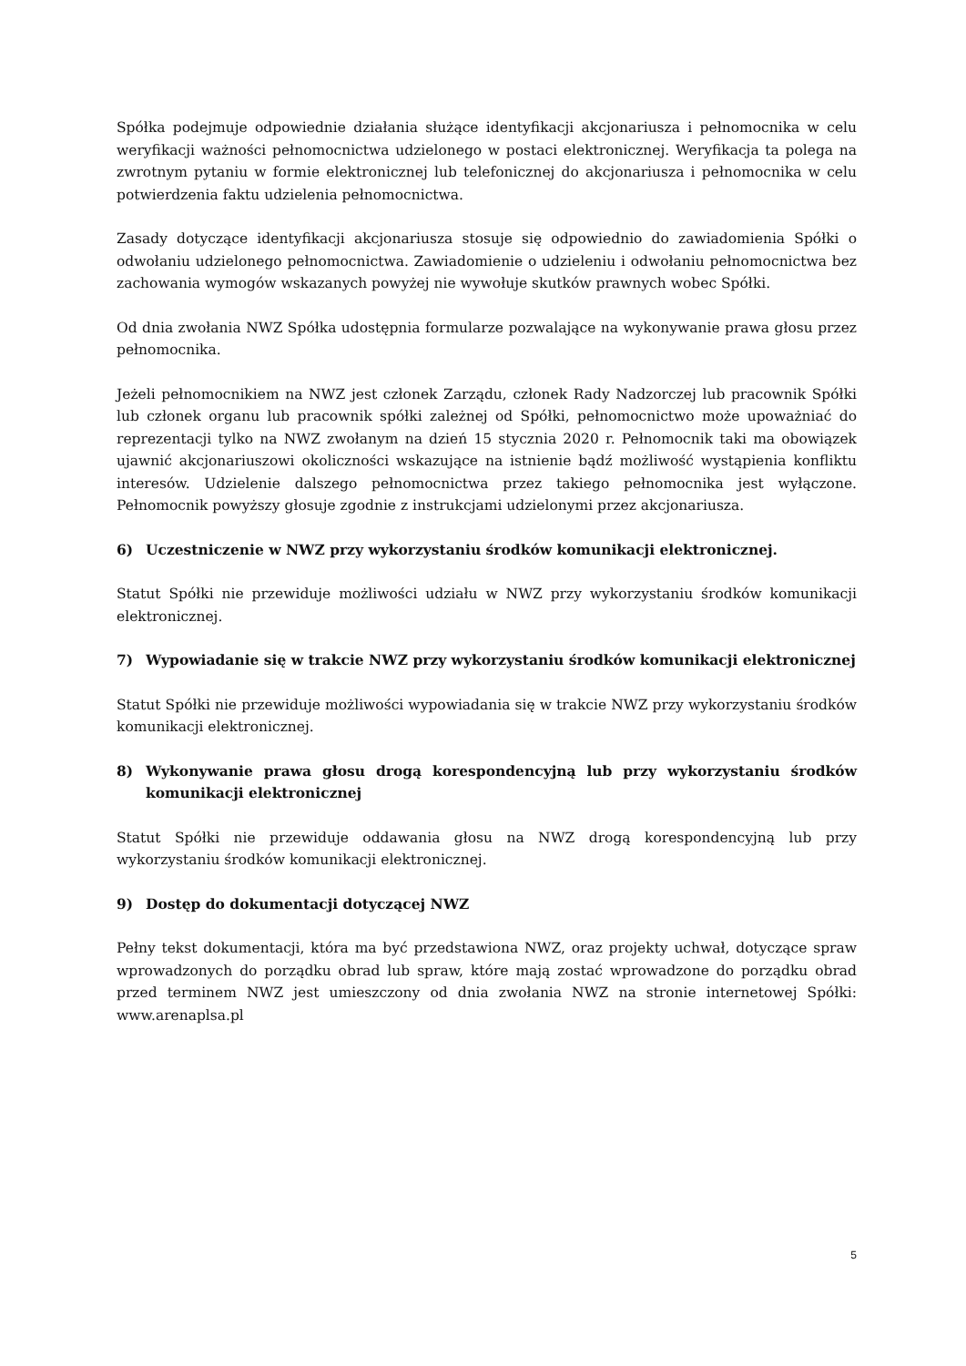Spółka podejmuje odpowiednie działania służące identyfikacji akcjonariusza i pełnomocnika w celu weryfikacji ważności pełnomocnictwa udzielonego w postaci elektronicznej. Weryfikacja ta polega na zwrotnym pytaniu w formie elektronicznej lub telefonicznej do akcjonariusza i pełnomocnika w celu potwierdzenia faktu udzielenia pełnomocnictwa.
Zasady dotyczące identyfikacji akcjonariusza stosuje się odpowiednio do zawiadomienia Spółki o odwołaniu udzielonego pełnomocnictwa. Zawiadomienie o udzieleniu i odwołaniu pełnomocnictwa bez zachowania wymogów wskazanych powyżej nie wywołuje skutków prawnych wobec Spółki.
Od dnia zwołania NWZ Spółka udostępnia formularze pozwalające na wykonywanie prawa głosu przez pełnomocnika.
Jeżeli pełnomocnikiem na NWZ jest członek Zarządu, członek Rady Nadzorczej lub pracownik Spółki lub członek organu lub pracownik spółki zależnej od Spółki, pełnomocnictwo może upoważniać do reprezentacji tylko na NWZ zwołanym na dzień 15 stycznia 2020 r. Pełnomocnik taki ma obowiązek ujawnić akcjonariuszowi okoliczności wskazujące na istnienie bądź możliwość wystąpienia konfliktu interesów. Udzielenie dalszego pełnomocnictwa przez takiego pełnomocnika jest wyłączone. Pełnomocnik powyższy głosuje zgodnie z instrukcjami udzielonymi przez akcjonariusza.
6) Uczestniczenie w NWZ przy wykorzystaniu środków komunikacji elektronicznej.
Statut Spółki nie przewiduje możliwości udziału w NWZ przy wykorzystaniu środków komunikacji elektronicznej.
7) Wypowiadanie się w trakcie NWZ przy wykorzystaniu środków komunikacji elektronicznej
Statut Spółki nie przewiduje możliwości wypowiadania się w trakcie NWZ przy wykorzystaniu środków komunikacji elektronicznej.
8) Wykonywanie prawa głosu drogą korespondencyjną lub przy wykorzystaniu środków komunikacji elektronicznej
Statut Spółki nie przewiduje oddawania głosu na NWZ drogą korespondencyjną lub przy wykorzystaniu środków komunikacji elektronicznej.
9) Dostęp do dokumentacji dotyczącej NWZ
Pełny tekst dokumentacji, która ma być przedstawiona NWZ, oraz projekty uchwał, dotyczące spraw wprowadzonych do porządku obrad lub spraw, które mają zostać wprowadzone do porządku obrad przed terminem NWZ jest umieszczony od dnia zwołania NWZ na stronie internetowej Spółki: www.arenaplsa.pl
5